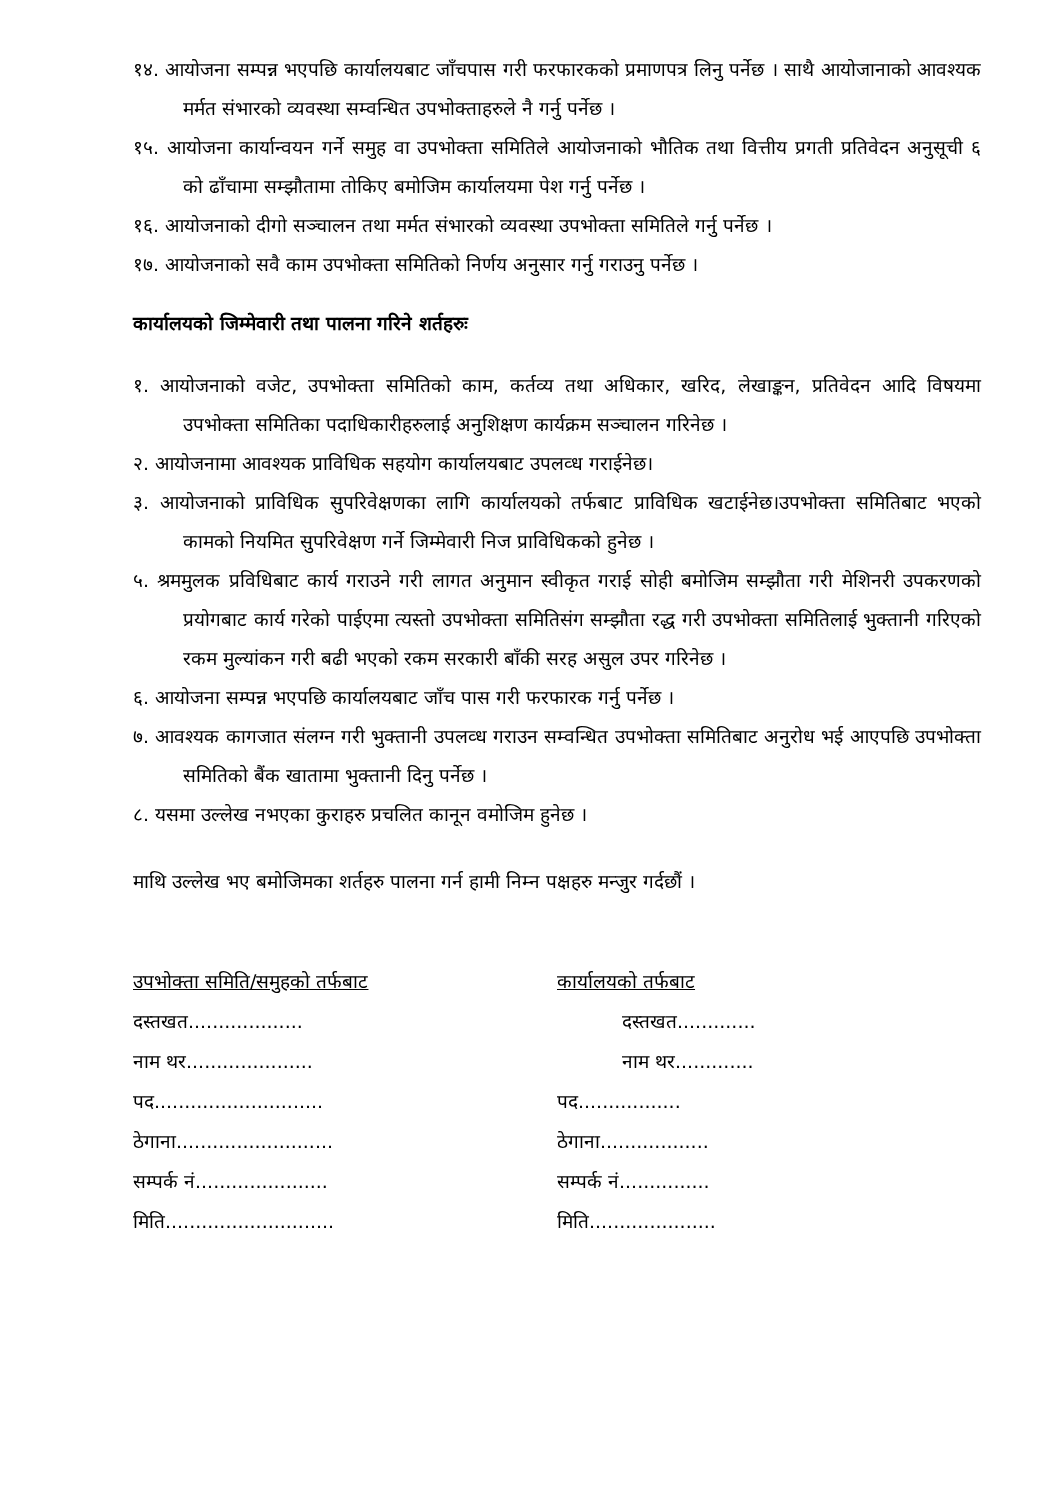१४. आयोजना सम्पन्न भएपछि कार्यालयबाट जाँचपास गरी फरफारकको प्रमाणपत्र लिनु पर्नेछ । साथै आयोजानाको आवश्यक मर्मत संभारको व्यवस्था सम्वन्धित उपभोक्ताहरुले नै गर्नु पर्नेछ ।
१५. आयोजना कार्यान्वयन गर्ने समुह वा उपभोक्ता समितिले आयोजनाको भौतिक तथा वित्तीय प्रगती प्रतिवेदन अनुसूची ६ को ढाँचामा सम्झौतामा तोकिए बमोजिम कार्यालयमा पेश गर्नु पर्नेछ ।
१६. आयोजनाको दीगो सञ्चालन तथा मर्मत संभारको व्यवस्था उपभोक्ता समितिले गर्नु पर्नेछ ।
१७. आयोजनाको सवै काम उपभोक्ता समितिको निर्णय अनुसार गर्नु गराउनु पर्नेछ ।
कार्यालयको जिम्मेवारी तथा पालना गरिने शर्तहरुः
१. आयोजनाको वजेट, उपभोक्ता समितिको काम, कर्तव्य तथा अधिकार, खरिद, लेखाङ्कन, प्रतिवेदन आदि विषयमा उपभोक्ता समितिका पदाधिकारीहरुलाई अनुशिक्षण कार्यक्रम सञ्चालन गरिनेछ ।
२. आयोजनामा आवश्यक प्राविधिक सहयोग कार्यालयबाट उपलव्ध गराईनेछ।
३. आयोजनाको प्राविधिक सुपरिवेक्षणका लागि कार्यालयको तर्फबाट प्राविधिक खटाईनेछ।उपभोक्ता समितिबाट भएको कामको नियमित सुपरिवेक्षण गर्ने जिम्मेवारी निज प्राविधिकको हुनेछ ।
५. श्रममुलक प्रविधिबाट कार्य गराउने गरी लागत अनुमान स्वीकृत गराई सोही बमोजिम सम्झौता गरी मेशिनरी उपकरणको प्रयोगबाट कार्य गरेको पाईएमा त्यस्तो उपभोक्ता समितिसंग सम्झौता रद्ध गरी उपभोक्ता समितिलाई भुक्तानी गरिएको रकम मुल्यांकन गरी बढी भएको रकम सरकारी बाँकी सरह असुल उपर गरिनेछ ।
६. आयोजना सम्पन्न भएपछि कार्यालयबाट जाँच पास गरी फरफारक गर्नु पर्नेछ ।
७. आवश्यक कागजात संलग्न गरी भुक्तानी उपलव्ध गराउन सम्वन्धित उपभोक्ता समितिबाट अनुरोध भई आएपछि उपभोक्ता समितिको बैंक खातामा भुक्तानी दिनु पर्नेछ ।
८. यसमा उल्लेख नभएका कुराहरु प्रचलित कानून वमोजिम हुनेछ ।
माथि उल्लेख भए बमोजिमका शर्तहरु पालना गर्न हामी निम्न पक्षहरु मन्जुर गर्दछौं ।
उपभोक्ता समिति/समुहको तर्फबाट
दस्तखत...................
नाम थर.....................
पद............................
ठेगाना..........................
सम्पर्क नं......................
मिति............................
कार्यालयको तर्फबाट
दस्तखत.............
नाम थर.............
पद.................
ठेगाना..................
सम्पर्क नं...............
मिति.....................